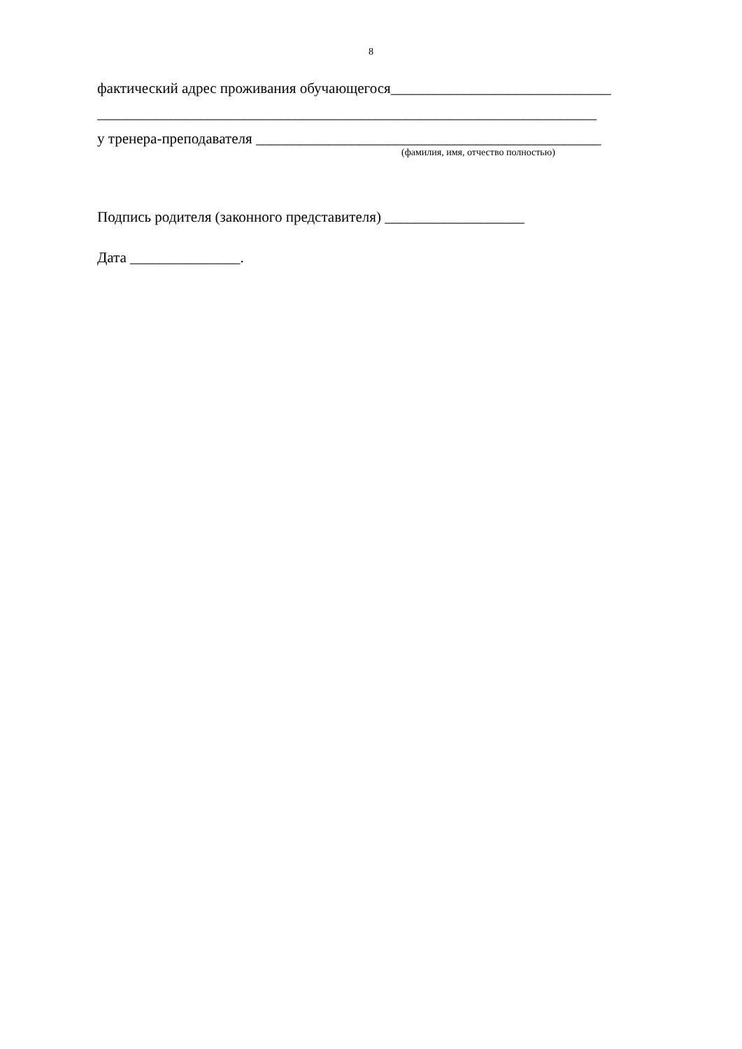8
фактический адрес проживания обучающегося______________________________
____________________________________________________________________
у тренера-преподавателя _______________________________________________
(фамилия, имя, отчество полностью)
Подпись родителя (законного представителя) ___________________
Дата _______________.